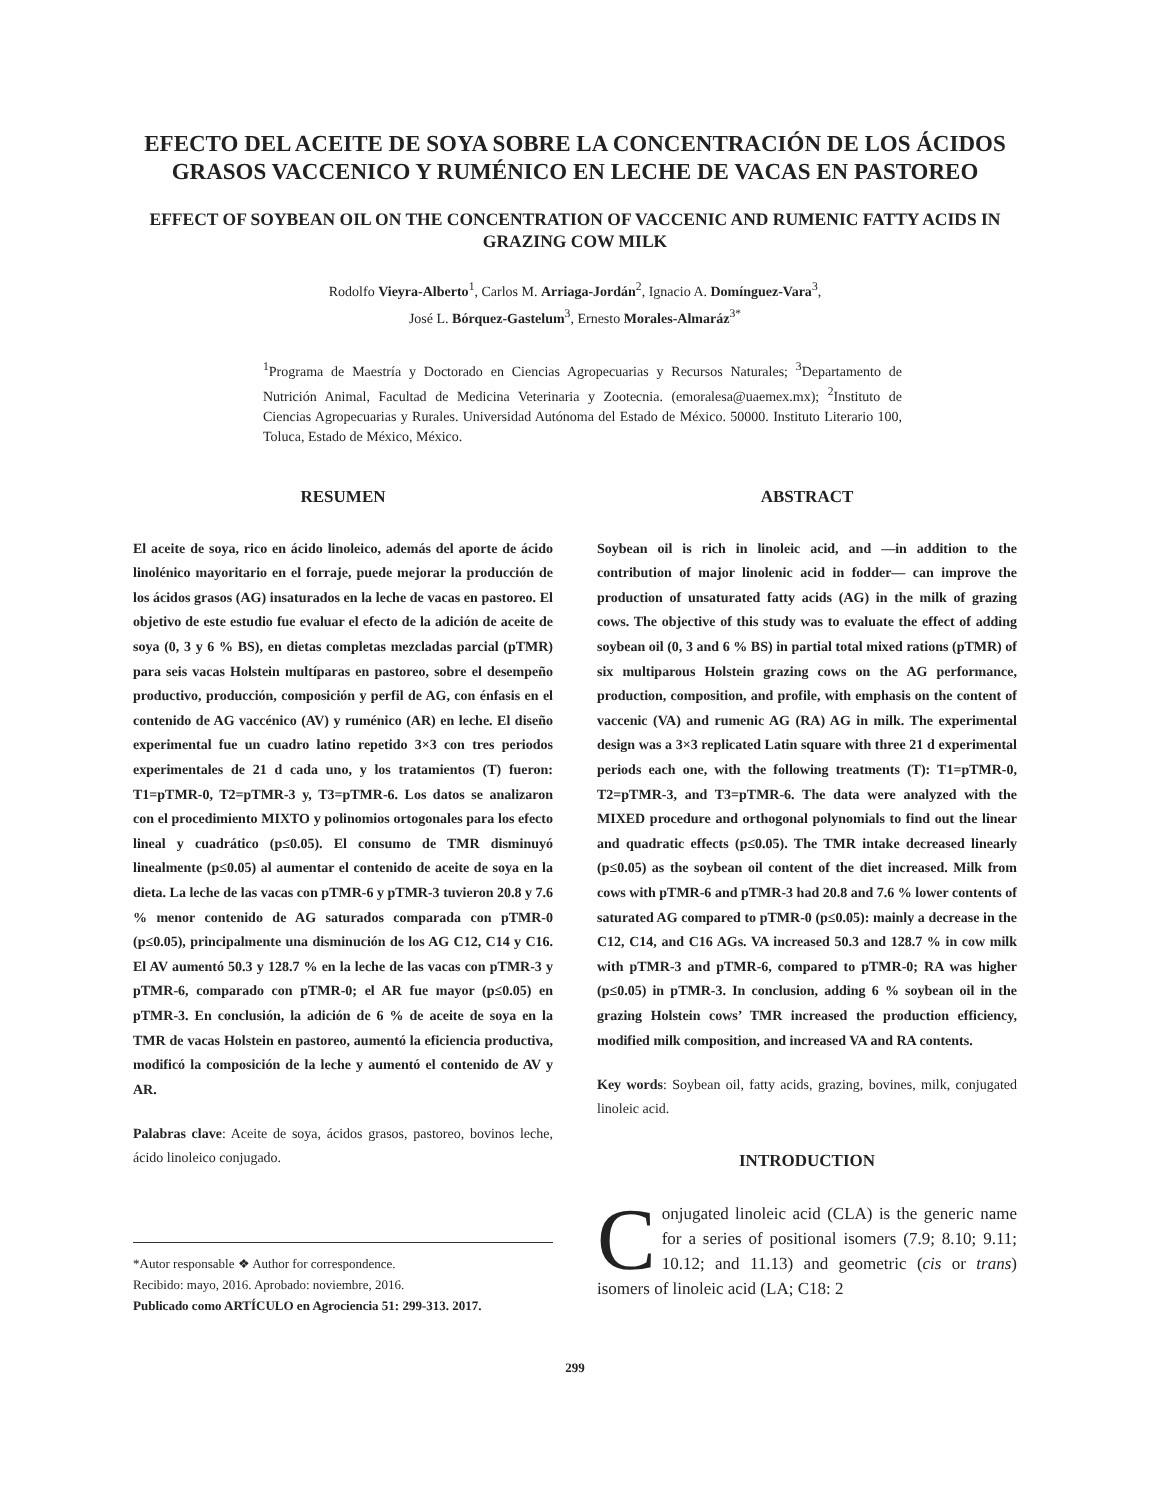EFECTO DEL ACEITE DE SOYA SOBRE LA CONCENTRACIÓN DE LOS ÁCIDOS GRASOS VACCENICO Y RUMÉNICO EN LECHE DE VACAS EN PASTOREO
EFFECT OF SOYBEAN OIL ON THE CONCENTRATION OF VACCENIC AND RUMENIC FATTY ACIDS IN GRAZING COW MILK
Rodolfo Vieyra-Alberto<sup>1</sup>, Carlos M. Arriaga-Jordán<sup>2</sup>, Ignacio A. Domínguez-Vara<sup>3</sup>,
José L. Bórquez-Gastelum<sup>3</sup>, Ernesto Morales-Almaráz<sup>3*</sup>
<sup>1</sup> Programa de Maestría y Doctorado en Ciencias Agropecuarias y Recursos Naturales; <sup>3</sup>Departamento de Nutrición Animal, Facultad de Medicina Veterinaria y Zootecnia. (emoralesa@uaemex.mx); <sup>2</sup>Instituto de Ciencias Agropecuarias y Rurales. Universidad Autónoma del Estado de México. 50000. Instituto Literario 100, Toluca, Estado de México, México.
RESUMEN
El aceite de soya, rico en ácido linoleico, además del aporte de ácido linolénico mayoritario en el forraje, puede mejorar la producción de los ácidos grasos (AG) insaturados en la leche de vacas en pastoreo. El objetivo de este estudio fue evaluar el efecto de la adición de aceite de soya (0, 3 y 6 % BS), en dietas completas mezcladas parcial (pTMR) para seis vacas Holstein multíparas en pastoreo, sobre el desempeño productivo, producción, composición y perfil de AG, con énfasis en el contenido de AG vaccénico (AV) y ruménico (AR) en leche. El diseño experimental fue un cuadro latino repetido 3×3 con tres periodos experimentales de 21 d cada uno, y los tratamientos (T) fueron: T1=pTMR-0, T2=pTMR-3 y, T3=pTMR-6. Los datos se analizaron con el procedimiento MIXTO y polinomios ortogonales para los efecto lineal y cuadrático (p≤0.05). El consumo de TMR disminuyó linealmente (p≤0.05) al aumentar el contenido de aceite de soya en la dieta. La leche de las vacas con pTMR-6 y pTMR-3 tuvieron 20.8 y 7.6 % menor contenido de AG saturados comparada con pTMR-0 (p≤0.05), principalmente una disminución de los AG C12, C14 y C16. El AV aumentó 50.3 y 128.7 % en la leche de las vacas con pTMR-3 y pTMR-6, comparado con pTMR-0; el AR fue mayor (p≤0.05) en pTMR-3. En conclusión, la adición de 6 % de aceite de soya en la TMR de vacas Holstein en pastoreo, aumentó la eficiencia productiva, modificó la composición de la leche y aumentó el contenido de AV y AR.
Palabras clave: Aceite de soya, ácidos grasos, pastoreo, bovinos leche, ácido linoleico conjugado.
*Autor responsable ❖ Author for correspondence.
Recibido: mayo, 2016. Aprobado: noviembre, 2016.
Publicado como ARTÍCULO en Agrociencia 51: 299-313. 2017.
ABSTRACT
Soybean oil is rich in linoleic acid, and —in addition to the contribution of major linolenic acid in fodder— can improve the production of unsaturated fatty acids (AG) in the milk of grazing cows. The objective of this study was to evaluate the effect of adding soybean oil (0, 3 and 6 % BS) in partial total mixed rations (pTMR) of six multiparous Holstein grazing cows on the AG performance, production, composition, and profile, with emphasis on the content of vaccenic (VA) and rumenic AG (RA) AG in milk. The experimental design was a 3×3 replicated Latin square with three 21 d experimental periods each one, with the following treatments (T): T1=pTMR-0, T2=pTMR-3, and T3=pTMR-6. The data were analyzed with the MIXED procedure and orthogonal polynomials to find out the linear and quadratic effects (p≤0.05). The TMR intake decreased linearly (p≤0.05) as the soybean oil content of the diet increased. Milk from cows with pTMR-6 and pTMR-3 had 20.8 and 7.6 % lower contents of saturated AG compared to pTMR-0 (p≤0.05): mainly a decrease in the C12, C14, and C16 AGs. VA increased 50.3 and 128.7 % in cow milk with pTMR-3 and pTMR-6, compared to pTMR-0; RA was higher (p≤0.05) in pTMR-3. In conclusion, adding 6 % soybean oil in the grazing Holstein cows’ TMR increased the production efficiency, modified milk composition, and increased VA and RA contents.
Key words: Soybean oil, fatty acids, grazing, bovines, milk, conjugated linoleic acid.
INTRODUCTION
Conjugated linoleic acid (CLA) is the generic name for a series of positional isomers (7.9; 8.10; 9.11; 10.12; and 11.13) and geometric (cis or trans) isomers of linoleic acid (LA; C18: 2
299